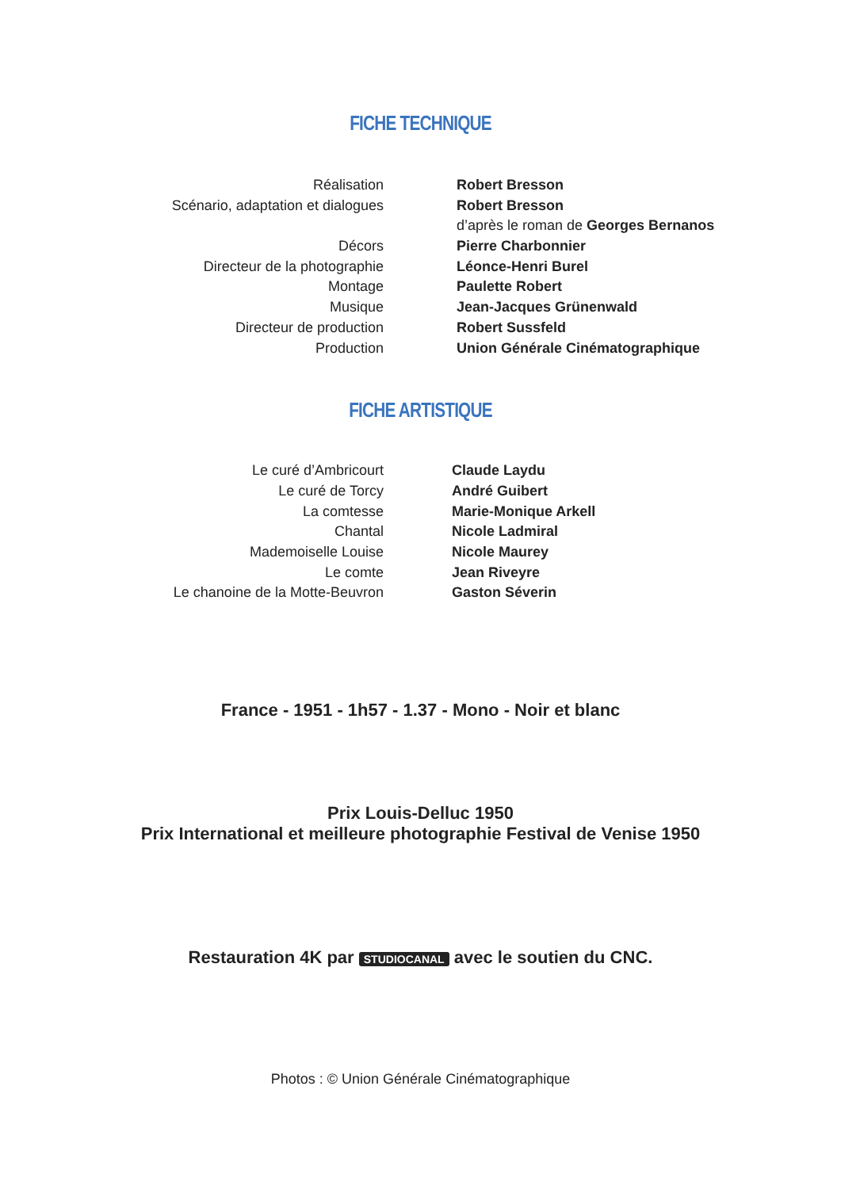FICHE TECHNIQUE
| Réalisation | Robert Bresson |
| Scénario, adaptation et dialogues | Robert Bresson |
| | d’après le roman de Georges Bernanos |
| Décors | Pierre Charbonnier |
| Directeur de la photographie | Léonce-Henri Burel |
| Montage | Paulette Robert |
| Musique | Jean-Jacques Grünenwald |
| Directeur de production | Robert Sussfeld |
| Production | Union Générale Cinématographique |
FICHE ARTISTIQUE
| Le curé d’Ambricourt | Claude Laydu |
| Le curé de Torcy | André Guibert |
| La comtesse | Marie-Monique Arkell |
| Chantal | Nicole Ladmiral |
| Mademoiselle Louise | Nicole Maurey |
| Le comte | Jean Riveyre |
| Le chanoine de la Motte-Beuvron | Gaston Séverin |
France - 1951 - 1h57 - 1.37 - Mono - Noir et blanc
Prix Louis-Delluc 1950
Prix International et meilleure photographie Festival de Venise 1950
Restauration 4K par STUDIOCANAL avec le soutien du CNC.
Photos : © Union Générale Cinématographique